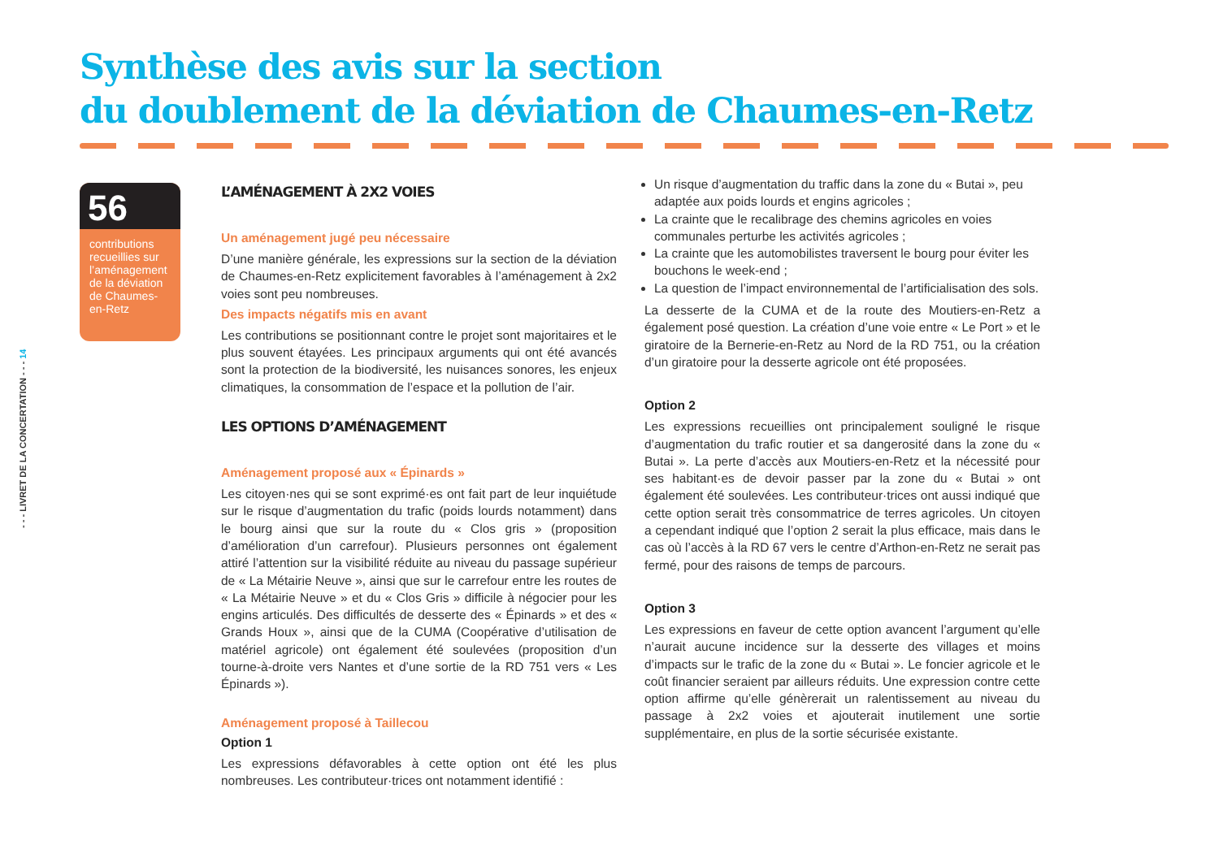Synthèse des avis sur la section
du doublement de la déviation de Chaumes-en-Retz
- - - LIVRET DE LA CONCERTATION - - - 14
56
contributions recueillies sur l’aménagement de la déviation de Chaumes-en-Retz
L’AMÉNAGEMENT À 2X2 VOIES
Un aménagement jugé peu nécessaire
D’une manière générale, les expressions sur la section de la déviation de Chaumes-en-Retz explicitement favorables à l’aménagement à 2x2 voies sont peu nombreuses.
Des impacts négatifs mis en avant
Les contributions se positionnant contre le projet sont majoritaires et le plus souvent étayées. Les principaux arguments qui ont été avancés sont la protection de la biodiversité, les nuisances sonores, les enjeux climatiques, la consommation de l’espace et la pollution de l’air.
LES OPTIONS D’AMÉNAGEMENT
Aménagement proposé aux « Épinards »
Les citoyen·nes qui se sont exprimé·es ont fait part de leur inquiétude sur le risque d’augmentation du trafic (poids lourds notamment) dans le bourg ainsi que sur la route du « Clos gris » (proposition d’amélioration d’un carrefour). Plusieurs personnes ont également attiré l’attention sur la visibilité réduite au niveau du passage supérieur de « La Métairie Neuve », ainsi que sur le carrefour entre les routes de « La Métairie Neuve » et du « Clos Gris » difficile à négocier pour les engins articulés. Des difficultés de desserte des « Épinards » et des « Grands Houx », ainsi que de la CUMA (Coopérative d’utilisation de matériel agricole) ont également été soulevées (proposition d’un tourne-à-droite vers Nantes et d’une sortie de la RD 751 vers « Les Épinards »).
Aménagement proposé à Taillecou
Option 1
Les expressions défavorables à cette option ont été les plus nombreuses. Les contributeur·trices ont notamment identifié :
Un risque d’augmentation du traffic dans la zone du « Butai », peu adaptée aux poids lourds et engins agricoles ;
La crainte que le recalibrage des chemins agricoles en voies communales perturbe les activités agricoles ;
La crainte que les automobilistes traversent le bourg pour éviter les bouchons le week-end ;
La question de l’impact environnemental de l’artificialisation des sols.
La desserte de la CUMA et de la route des Moutiers-en-Retz a également posé question. La création d’une voie entre « Le Port » et le giratoire de la Bernerie-en-Retz au Nord de la RD 751, ou la création d’un giratoire pour la desserte agricole ont été proposées.
Option 2
Les expressions recueillies ont principalement souligné le risque d’augmentation du trafic routier et sa dangerosité dans la zone du « Butai ». La perte d’accès aux Moutiers-en-Retz et la nécessité pour ses habitant·es de devoir passer par la zone du « Butai » ont également été soulevées. Les contributeur·trices ont aussi indiqué que cette option serait très consommatrice de terres agricoles. Un citoyen a cependant indiqué que l’option 2 serait la plus efficace, mais dans le cas où l’accès à la RD 67 vers le centre d’Arthon-en-Retz ne serait pas fermé, pour des raisons de temps de parcours.
Option 3
Les expressions en faveur de cette option avancent l’argument qu’elle n’aurait aucune incidence sur la desserte des villages et moins d’impacts sur le trafic de la zone du « Butai ». Le foncier agricole et le coût financier seraient par ailleurs réduits. Une expression contre cette option affirme qu’elle génèrerait un ralentissement au niveau du passage à 2x2 voies et ajouterait inutilement une sortie supplémentaire, en plus de la sortie sécurisée existante.